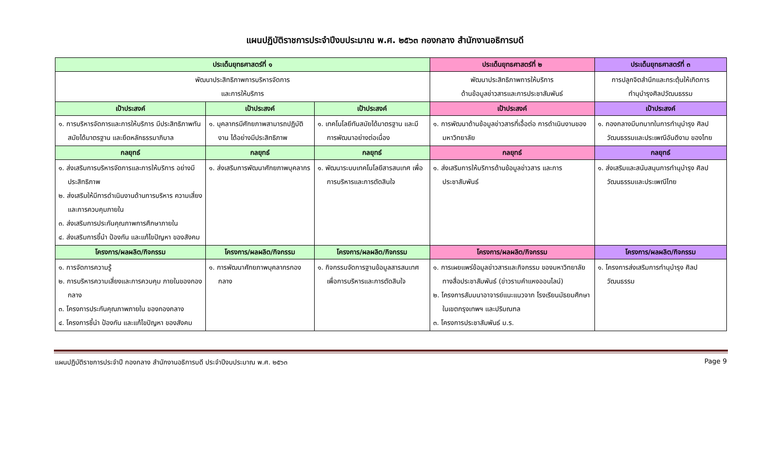แผนปฏิบัติราชการประจำปีงบประมาณ พ.ศ. ๒๕๖๓ กองกลาง สำนักงานอธิการบดี
| ประเด็นยุทธศาสตร์ที่ ๑ | | | ประเด็นยุทธศาสตร์ที่ ๒ | ประเด็นยุทธศาสตร์ที่ ๓ |
| --- | --- | --- | --- | --- |
| พัฒนาประสิทธิภาพการบริหารจัดการ และการให้บริการ | | | พัฒนาประสิทธิภาพการให้บริการ ด้านข้อมูลข่าวสารและการประชาสัมพันธ์ | การปลูกจิตสำนึกและกระตุ้นให้เกิดการ ทำนุบำรุงศิลปวัฒนธรรม |
| เป้าประสงค์ | เป้าประสงค์ | เป้าประสงค์ | เป้าประสงค์ | เป้าประสงค์ |
| ๑. การบริหารจัดการและการให้บริการ มีประสิทธิภาพทันสมัยได้มาตรฐาน และยึดหลักธรรมาภิบาล | ๑. บุคลากรมีศักยภาพสามารถปฏิบัติงาน ได้อย่างมีประสิทธิภาพ | ๑. เทคโนโลยีทันสมัยได้มาตรฐาน และมีการพัฒนาอย่างต่อเนื่อง | ๑. การพัฒนาด้านข้อมูลข่าวสารที่เอื้อต่อ การดำเนินงานของมหาวิทยาลัย | ๑. กองกลางมีบทบาทในการทำนุบำรุง ศิลปวัฒนธรรมและประเพณีอันดีงาม ของไทย |
| กลยุทธ์ | กลยุทธ์ | กลยุทธ์ | กลยุทธ์ | กลยุทธ์ |
| ๑. ส่งเสริมการบริหารจัดการและการให้บริการ อย่างมีประสิทธิภาพ ๒. ส่งเสริมให้มีการดำเนินงานด้านการบริหาร ความเสี่ยงและการควบคุมภายใน ๓. ส่งเสริมการประกันคุณภาพการศึกษาภายใน ๔. ส่งเสริมการชี้นำ ป้องกัน และแก้ไขปัญหา ของสังคม | ๑. ส่งเสริมการพัฒนาศักยภาพบุคลากร | ๑. พัฒนาระบบเทคโนโลยีสารสนเทศ เพื่อการบริหารและการตัดสินใจ | ๑. ส่งเสริมการให้บริการด้านข้อมูลข่าวสาร และการประชาสัมพันธ์ | ๑. ส่งเสริมและสนับสนุนการทำนุบำรุง ศิลปวัฒนธรรมและประเพณีไทย |
| โครงการ/ผลผลิต/กิจกรรม | โครงการ/ผลผลิต/กิจกรรม | โครงการ/ผลผลิต/กิจกรรม | โครงการ/ผลผลิต/กิจกรรม | โครงการ/ผลผลิต/กิจกรรม |
| ๑. การจัดการความรู้ ๒. การบริหารความเสี่ยงและการควบคุม ภายในของกองกลาง ๓. โครงการประกันคุณภาพภายใน ของกองกลาง ๔. โครงการชี้นำ ป้องกัน และแก้ไขปัญหา ของสังคม | ๑. การพัฒนาศักยภาพบุคลากรกองกลาง | ๑. กิจกรรมจัดการฐานข้อมูลสารสนเทศ เพื่อการบริหารและการตัดสินใจ | ๑. การเผยแพร่ข้อมูลข่าวสารและกิจกรรม ของมหาวิทยาลัยทางสื่อประชาสัมพันธ์ (ข่าวรามคำแหงออนไลน์) ๒. โครงการสัมมนาอาจารย์แนะแนวจาก โรงเรียนมัธยมศึกษาในเขตกรุงเทพฯ และปริมณฑล ๓. โครงการประชาสัมพันธ์ ม.ร. | ๑. โครงการส่งเสริมการทำนุบำรุง ศิลปวัฒนธรรม |
แผนปฏิบัติราชการประจำปี กองกลาง สำนักงานอธิการบดี ประจำปีงบประมาณ พ.ศ. ๒๕๖๓ Page 9